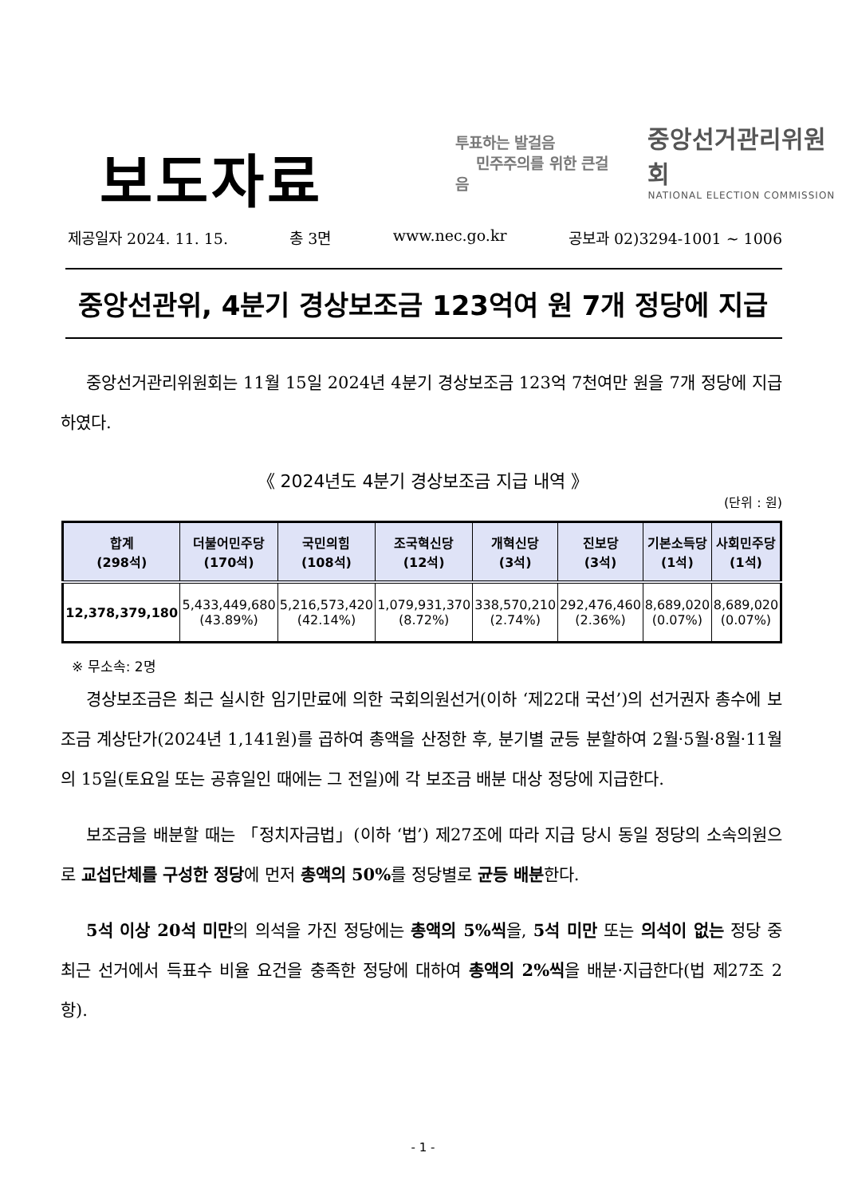보도자료
투표하는 발걸음
민주주의를 위한 큰걸음
중앙선거관리위원회
NATIONAL ELECTION COMMISSION
제공일자 2024. 11. 15. 총 3면 www.nec.go.kr 공보과 02)3294-1001 ~ 1006
중앙선관위, 4분기 경상보조금 123억여 원 7개 정당에 지급
중앙선거관리위원회는 11월 15일 2024년 4분기 경상보조금 123억 7천여만 원을 7개 정당에 지급하였다.
《 2024년도 4분기 경상보조금 지급 내역 》
(단위 : 원)
| 합계 (298석) | 더불어민주당 (170석) | 국민의힘 (108석) | 조국혁신당 (12석) | 개혁신당 (3석) | 진보당 (3석) | 기본소득당 (1석) | 사회민주당 (1석) |
| --- | --- | --- | --- | --- | --- | --- | --- |
| 12,378,379,180 | 5,433,449,680 (43.89%) | 5,216,573,420 (42.14%) | 1,079,931,370 (8.72%) | 338,570,210 (2.74%) | 292,476,460 (2.36%) | 8,689,020 (0.07%) | 8,689,020 (0.07%) |
※ 무소속: 2명
경상보조금은 최근 실시한 임기만료에 의한 국회의원선거(이하 ‘제22대 국선’)의 선거권자 총수에 보조금 계상단가(2024년 1,141원)를 곱하여 총액을 산정한 후, 분기별 균등 분할하여 2월·5월·8월·11월의 15일(토요일 또는 공휴일인 때에는 그 전일)에 각 보조금 배분 대상 정당에 지급한다.
보조금을 배분할 때는 「정치자금법」(이하 ‘법’) 제27조에 따라 지급 당시 동일 정당의 소속의원으로 교섭단체를 구성한 정당에 먼저 총액의 50% 를 정당별로 균등 배분한다.
5석 이상 20석 미만의 의석을 가진 정당에는 총액의 5%씩을, 5석 미만 또는 의석이 없는 정당 중 최근 선거에서 득표수 비율 요건을 충족한 정당에 대하여 총액의 2%씩을 배분·지급한다(법 제27조 2항).
- 1 -